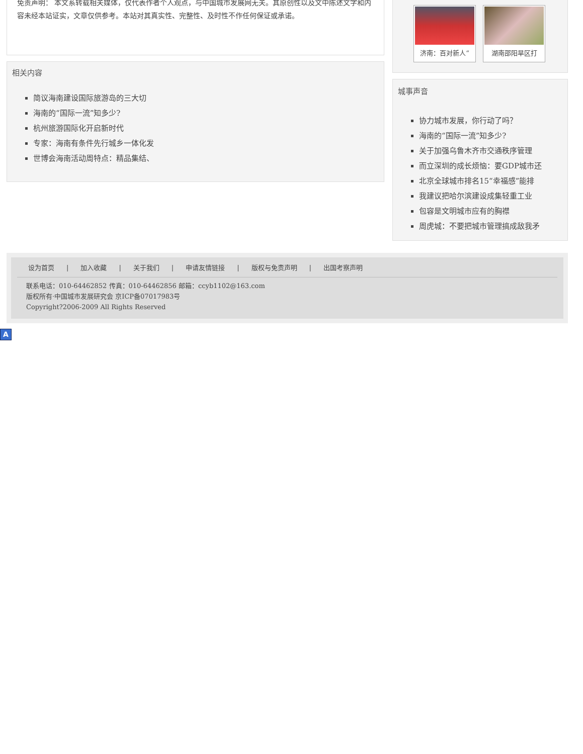免责声明： 本文系转载相关媒体，仅代表作者个人观点，与中国城市发展网无关。其原创性以及文中陈述文字和内容未经本站证实，文章仅供参考。本站对其真实性、完整性、及时性不作任何保证或承诺。
相关内容
简议海南建设国际旅游岛的三大切
海南的“国际一流”知多少?
杭州旅游国际化开启新时代
专家：海南有条件先行城乡一体化发
世博会海南活动周特点：精品集结、
济南：百对新人“ 湖南邵阳旱区打
城事声音
协力城市发展，你行动了吗？
海南的“国际一流”知多少?
关于加强乌鲁木齐市交通秩序管理
而立深圳的成长烦恼：要GDP城市还
北京全球城市排名15“幸福感”能排
我建议把哈尔滨建设成集轻重工业
包容是文明城市应有的胸襟
周虎城：不要把城市管理搞成敌我矛
设为首页 | 加入收藏 | 关于我们 | 申请友情链接 | 版权与免责声明 | 出国考察声明
联系电话：010-64462852 传真：010-64462856 邮箱：ccyb1102@163.com
版权所有·中国城市发展研究会 京ICP备07017983号
Copyright?2006-2009 All Rights Reserved
A